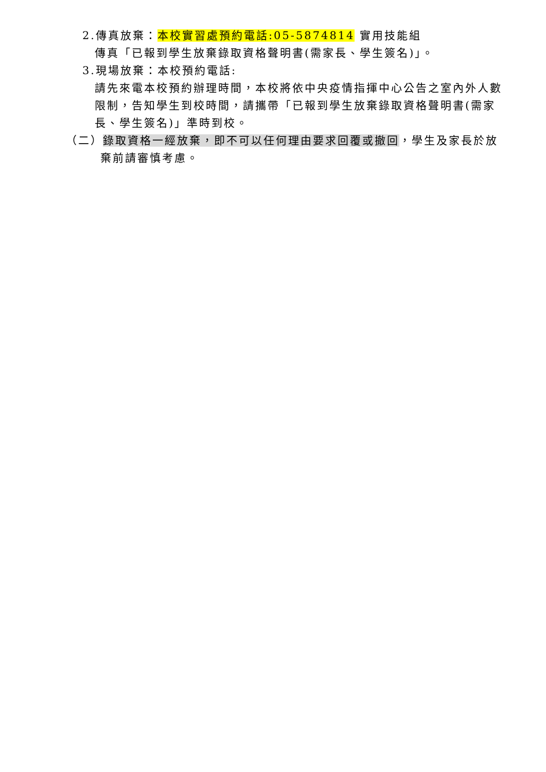2.傳真放棄：本校實習處預約電話:05-5874814 實用技能組
傳真「已報到學生放棄錄取資格聲明書(需家長、學生簽名)」。
3.現場放棄：本校預約電話:
請先來電本校預約辦理時間，本校將依中央疫情指揮中心公告之室內外人數限制，告知學生到校時間，請攜帶「已報到學生放棄錄取資格聲明書(需家長、學生簽名)」準時到校。
（二）錄取資格一經放棄，即不可以任何理由要求回覆或撤回，學生及家長於放
棄前請審慎考慮。